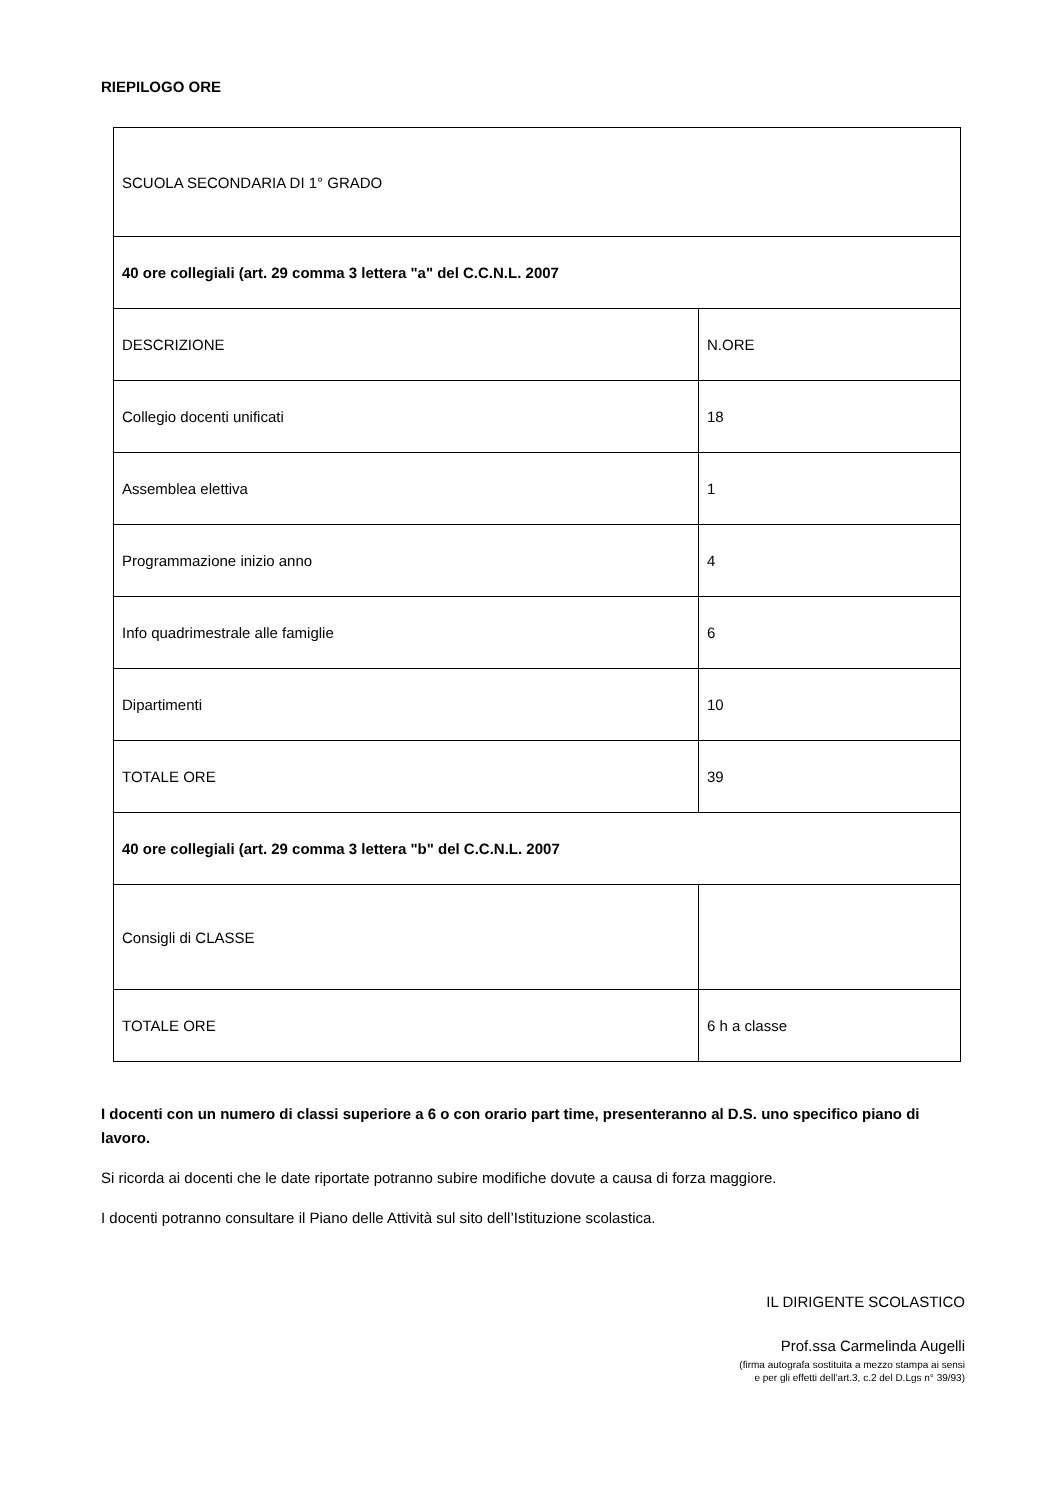RIEPILOGO ORE
| SCUOLA SECONDARIA DI 1° GRADO | |
| 40 ore collegiali (art. 29 comma 3 lettera "a" del C.C.N.L. 2007 | |
| DESCRIZIONE | N.ORE |
| Collegio docenti unificati | 18 |
| Assemblea elettiva | 1 |
| Programmazione inizio anno | 4 |
| Info quadrimestrale alle famiglie | 6 |
| Dipartimenti | 10 |
| TOTALE ORE | 39 |
| 40 ore collegiali (art. 29 comma 3 lettera "b" del C.C.N.L. 2007 | |
| Consigli di CLASSE | |
| TOTALE ORE | 6 h a classe |
I docenti con un numero di classi superiore a 6 o con orario part time, presenteranno al D.S. uno specifico piano di lavoro.
Si ricorda ai docenti che le date riportate potranno subire modifiche dovute a causa di forza maggiore.
I docenti potranno consultare il Piano delle Attività sul sito dell’Istituzione scolastica.
IL DIRIGENTE SCOLASTICO
Prof.ssa Carmelinda Augelli
(firma autografa sostituita a mezzo stampa ai sensi
e per gli effetti dell’art.3, c.2 del D.Lgs n° 39/93)